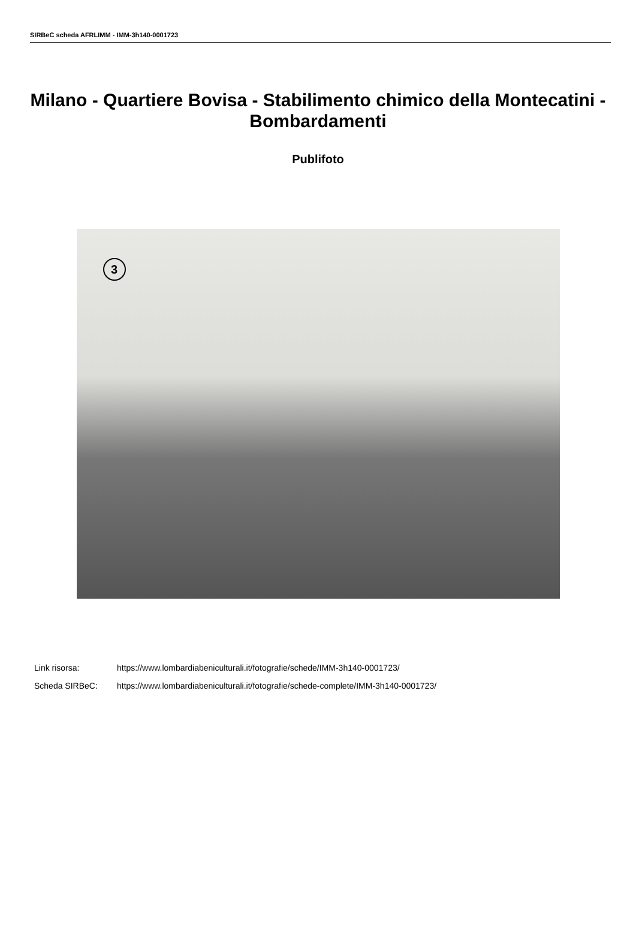SIRBeC scheda AFRLIMM - IMM-3h140-0001723
Milano - Quartiere Bovisa - Stabilimento chimico della Montecatini - Bombardamenti
Publifoto
3
Link risorsa: https://www.lombardiabeniculturali.it/fotografie/schede/IMM-3h140-0001723/
Scheda SIRBeC: https://www.lombardiabeniculturali.it/fotografie/schede-complete/IMM-3h140-0001723/